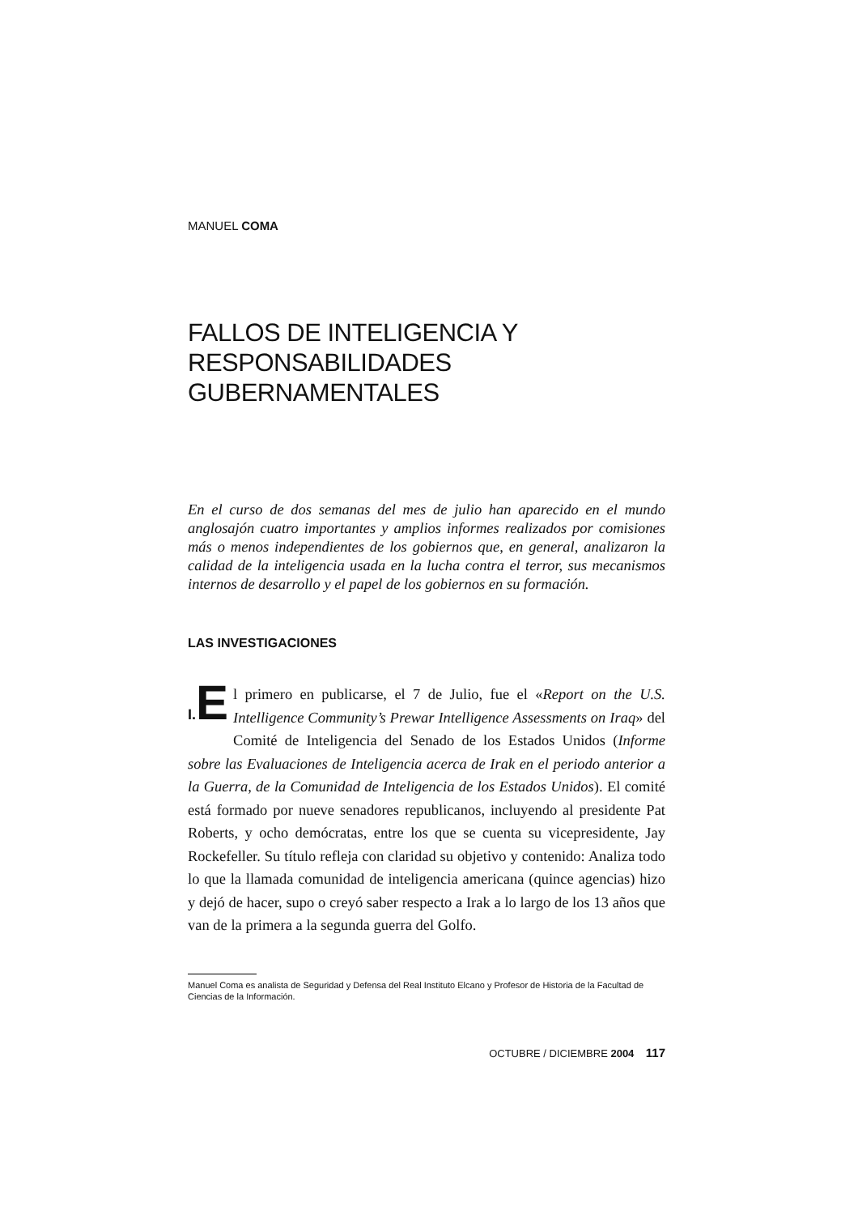MANUEL COMA
FALLOS DE INTELIGENCIA Y
RESPONSABILIDADES GUBERNAMENTALES
En el curso de dos semanas del mes de julio han aparecido en el mundo anglosajón cuatro importantes y amplios informes realizados por comisiones más o menos independientes de los gobiernos que, en general, analizaron la calidad de la inteligencia usada en la lucha contra el terror, sus mecanismos internos de desarrollo y el papel de los gobiernos en su formación.
LAS INVESTIGACIONES
I. E l primero en publicarse, el 7 de Julio, fue el «Report on the U.S. Intelligence Community’s Prewar Intelligence Assessments on Iraq» del Comité de Inteligencia del Senado de los Estados Unidos (Informe sobre las Evaluaciones de Inteligencia acerca de Irak en el periodo anterior a la Guerra, de la Comunidad de Inteligencia de los Estados Unidos). El comité está formado por nueve senadores republicanos, incluyendo al presidente Pat Roberts, y ocho demócratas, entre los que se cuenta su vicepresidente, Jay Rockefeller. Su título refleja con claridad su objetivo y contenido: Analiza todo lo que la llamada comunidad de inteligencia americana (quince agencias) hizo y dejó de hacer, supo o creyó saber respecto a Irak a lo largo de los 13 años que van de la primera a la segunda guerra del Golfo.
Manuel Coma es analista de Seguridad y Defensa del Real Instituto Elcano y Profesor de Historia de la Facultad de Ciencias de la Información.
OCTUBRE / DICIEMBRE 2004 117